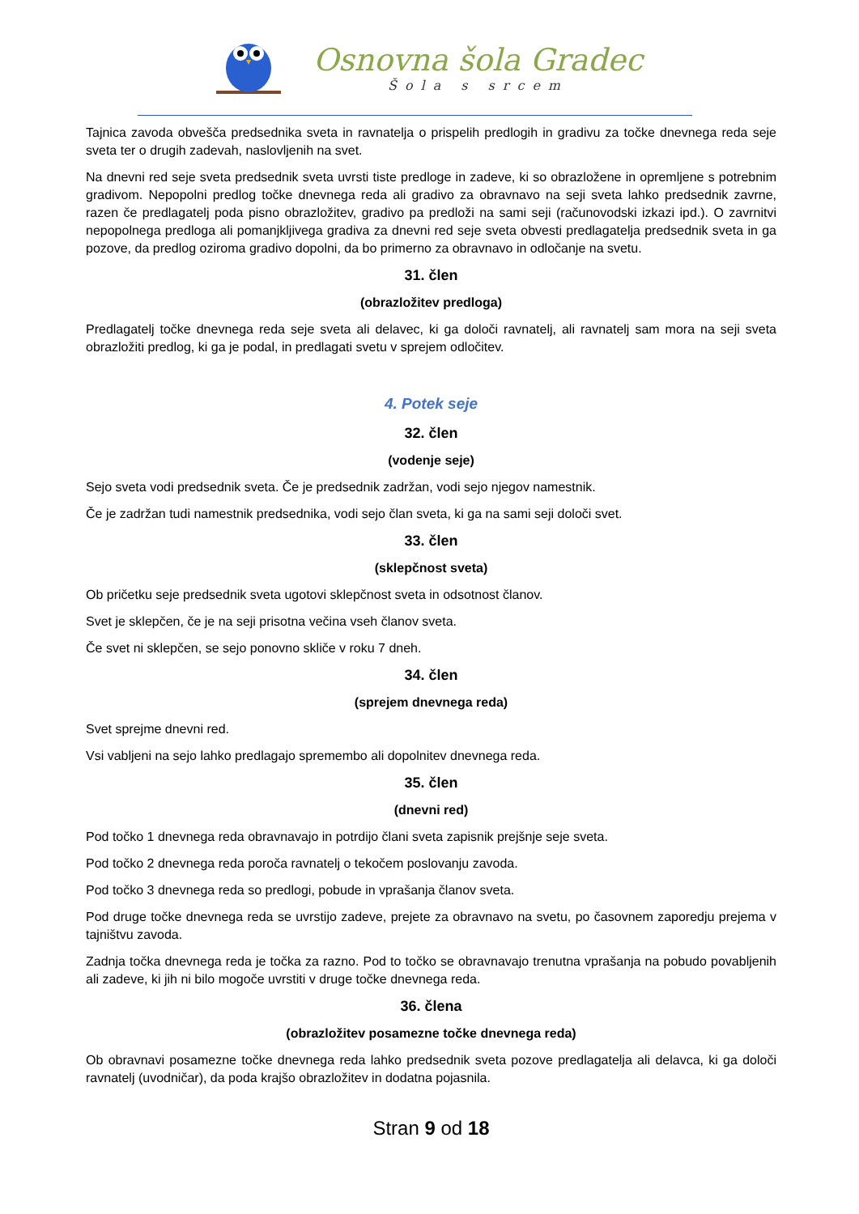Osnovna šola Gradec
Šola s srcem
Tajnica zavoda obvešča predsednika sveta in ravnatelja o prispelih predlogih in gradivu za točke dnevnega reda seje sveta ter o drugih zadevah, naslovljenih na svet.
Na dnevni red seje sveta predsednik sveta uvrsti tiste predloge in zadeve, ki so obrazložene in opremljene s potrebnim gradivom. Nepopolni predlog točke dnevnega reda ali gradivo za obravnavo na seji sveta lahko predsednik zavrne, razen če predlagatelj poda pisno obrazložitev, gradivo pa predloži na sami seji (računovodski izkazi ipd.). O zavrnitvi nepopolnega predloga ali pomanjkljivega gradiva za dnevni red seje sveta obvesti predlagatelja predsednik sveta in ga pozove, da predlog oziroma gradivo dopolni, da bo primerno za obravnavo in odločanje na svetu.
31. člen
(obrazložitev predloga)
Predlagatelj točke dnevnega reda seje sveta ali delavec, ki ga določi ravnatelj, ali ravnatelj sam mora na seji sveta obrazložiti predlog, ki ga je podal, in predlagati svetu v sprejem odločitev.
4. Potek seje
32. člen
(vodenje seje)
Sejo sveta vodi predsednik sveta. Če je predsednik zadržan, vodi sejo njegov namestnik.
Če je zadržan tudi namestnik predsednika, vodi sejo član sveta, ki ga na sami seji določi svet.
33. člen
(sklepčnost sveta)
Ob pričetku seje predsednik sveta ugotovi sklepčnost sveta in odsotnost članov.
Svet je sklepčen, če je na seji prisotna večina vseh članov sveta.
Če svet ni sklepčen, se sejo ponovno skliče v roku 7 dneh.
34. člen
(sprejem dnevnega reda)
Svet sprejme dnevni red.
Vsi vabljeni na sejo lahko predlagajo spremembo ali dopolnitev dnevnega reda.
35. člen
(dnevni red)
Pod točko 1 dnevnega reda obravnavajo in potrdijo člani sveta zapisnik prejšnje seje sveta.
Pod točko 2 dnevnega reda poroča ravnatelj o tekočem poslovanju zavoda.
Pod točko 3 dnevnega reda so predlogi, pobude in vprašanja članov sveta.
Pod druge točke dnevnega reda se uvrstijo zadeve, prejete za obravnavo na svetu, po časovnem zaporedju prejema v tajništvu zavoda.
Zadnja točka dnevnega reda je točka za razno. Pod to točko se obravnavajo trenutna vprašanja na pobudo povabljenih ali zadeve, ki jih ni bilo mogoče uvrstiti v druge točke dnevnega reda.
36. člena
(obrazložitev posamezne točke dnevnega reda)
Ob obravnavi posamezne točke dnevnega reda lahko predsednik sveta pozove predlagatelja ali delavca, ki ga določi ravnatelj (uvodničar), da poda krajšo obrazložitev in dodatna pojasnila.
Stran 9 od 18